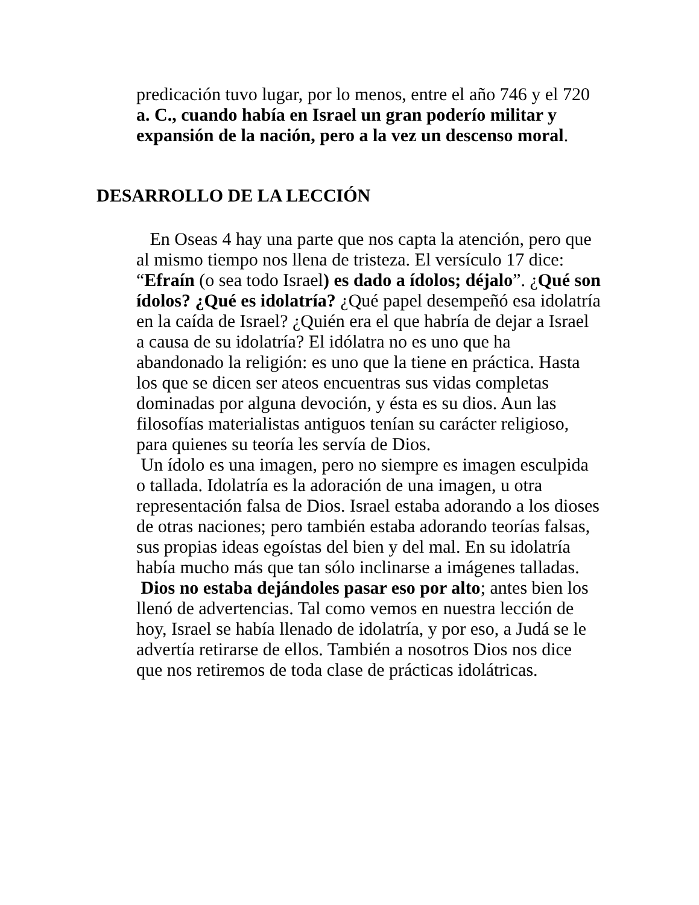predicación tuvo lugar, por lo menos, entre el año 746 y el 720 a. C., cuando había en Israel un gran poderío militar y expansión de la nación, pero a la vez un descenso moral.
DESARROLLO DE LA LECCIÓN
En Oseas 4 hay una parte que nos capta la atención, pero que al mismo tiempo nos llena de tristeza. El versículo 17 dice: “Efraín (o sea todo Israel) es dado a ídolos; déjalo”. ¿Qué son ídolos? ¿Qué es idolatría? ¿Qué papel desempeñó esa idolatría en la caída de Israel? ¿Quién era el que habría de dejar a Israel a causa de su idolatría? El idólatra no es uno que ha abandonado la religión: es uno que la tiene en práctica. Hasta los que se dicen ser ateos encuentras sus vidas completas dominadas por alguna devoción, y ésta es su dios. Aun las filosofías materialistas antiguos tenían su carácter religioso, para quienes su teoría les servía de Dios.
Un ídolo es una imagen, pero no siempre es imagen esculpida o tallada. Idolatría es la adoración de una imagen, u otra representación falsa de Dios. Israel estaba adorando a los dioses de otras naciones; pero también estaba adorando teorías falsas, sus propias ideas egoístas del bien y del mal. En su idolatría había mucho más que tan sólo inclinarse a imágenes talladas.
Dios no estaba dejándoles pasar eso por alto; antes bien los llenó de advertencias. Tal como vemos en nuestra lección de hoy, Israel se había llenado de idolatría, y por eso, a Judá se le advertía retirarse de ellos. También a nosotros Dios nos dice que nos retiremos de toda clase de prácticas idolátricas.